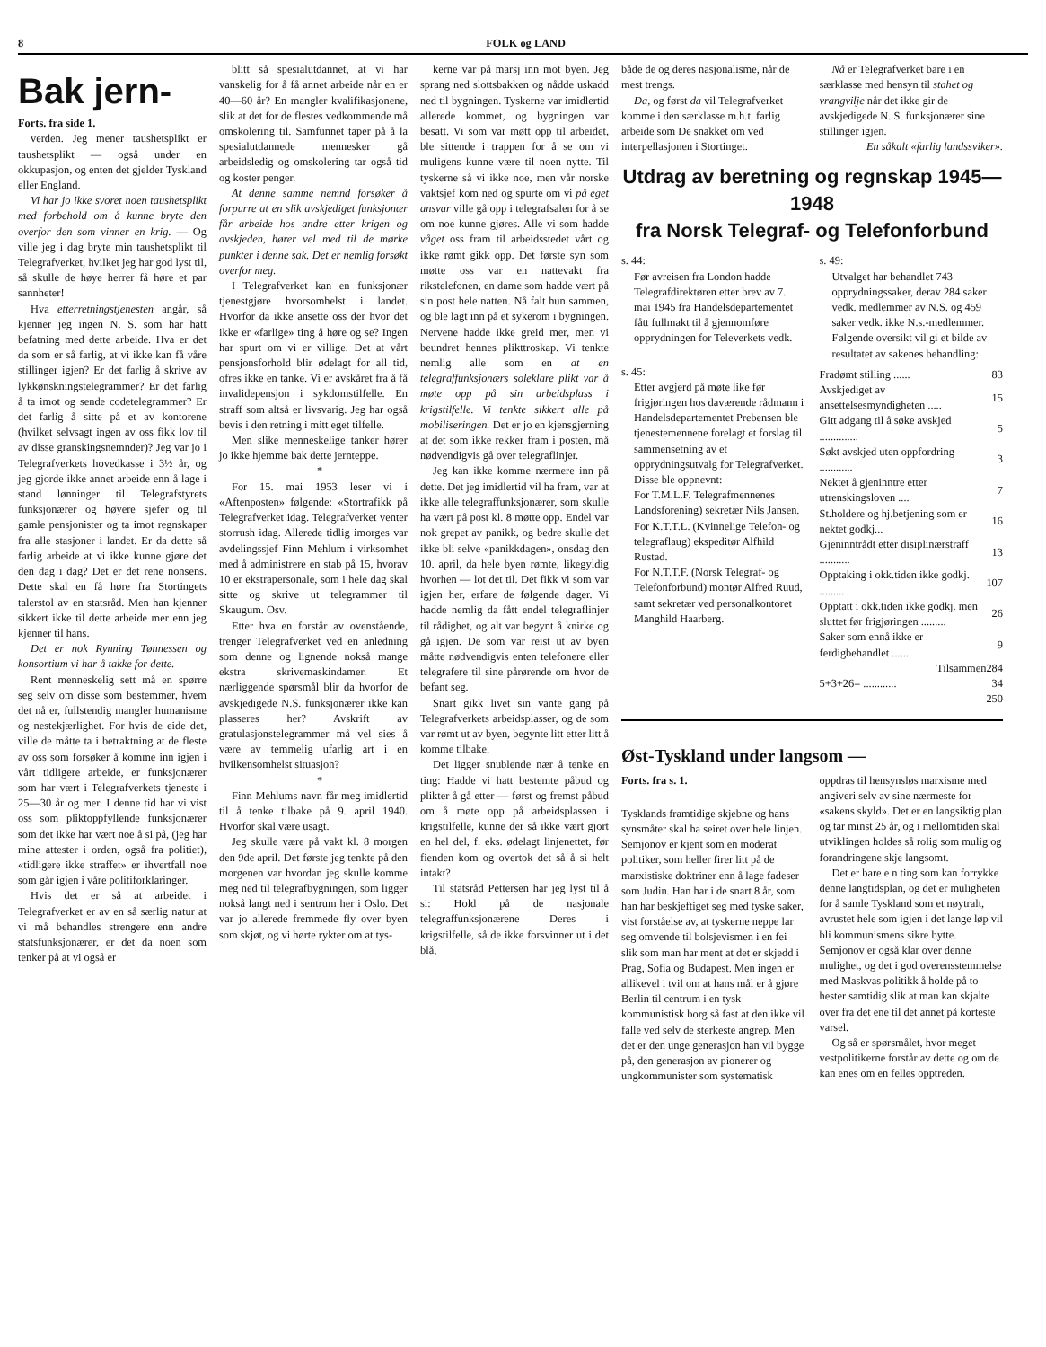8 FOLK og LAND
Bak jern-
Forts. fra side 1.
verden. Jeg mener taushetsplikt er taushetsplikt — også under en okkupasjon, og enten det gjelder Tyskland eller England.
Vi har jo ikke svoret noen taushetsplikt med forbehold om å kunne bryte den overfor den som vinner en krig. — Og ville jeg i dag bryte min taushetsplikt til Telegrafverket, hvilket jeg har god lyst til, så skulle de høye herrer få høre et par sannheter!
Hva etterretningstjenesten angår, så kjenner jeg ingen N. S. som har hatt befatning med dette arbeide. Hva er det da som er så farlig, at vi ikke kan få våre stillinger igjen? Er det farlig å skrive av lykkønskningstelegrammer? Er det farlig å ta imot og sende codetelegrammer? Er det farlig å sitte på et av kontorene (hvilket selvsagt ingen av oss fikk lov til av disse granskingsnemnder)? Jeg var jo i Telegrafverkets hovedkasse i 3½ år, og jeg gjorde ikke annet arbeide enn å lage i stand lønninger til Telegrafstyrets funksjonærer og høyere sjefer og til gamle pensjonister og ta imot regnskaper fra alle stasjoner i landet. Er da dette så farlig arbeide at vi ikke kunne gjøre det den dag i dag? Det er det rene nonsens. Dette skal en få høre fra Stortingets talerstol av en statsråd. Men han kjenner sikkert ikke til dette arbeide mer enn jeg kjenner til hans.
Det er nok Rynning Tønnessen og konsortium vi har å takke for dette.
Rent menneskelig sett må en spørre seg selv om disse som bestemmer, hvem det nå er, fullstendig mangler humanisme og nestekjærlighet. For hvis de eide det, ville de måtte ta i betraktning at de fleste av oss som forsøker å komme inn igjen i vårt tidligere arbeide, er funksjonærer som har vært i Telegrafverkets tjeneste i 25—30 år og mer. I denne tid har vi vist oss som pliktoppfyllende funksjonærer som det ikke har vært noe å si på, (jeg har mine attester i orden, også fra politiet), «tidligere ikke straffet» er ihvertfall noe som går igjen i våre politiforklaringer.
Hvis det er så at arbeidet i Telegrafverket er av en så særlig natur at vi må behandles strengere enn andre statsfunksjonærer, er det da noen som tenker på at vi også er
blitt så spesialutdannet, at vi har vanskelig for å få annet arbeide når en er 40—60 år? En mangler kvalifikasjonene, slik at det for de flestes vedkommende må omskolering til. Samfunnet taper på å la spesialutdannede mennesker gå arbeidsledig og omskolering tar også tid og koster penger.
At denne samme nemnd forsøker å forpurre at en slik avskjediget funksjonær får arbeide hos andre etter krigen og avskjeden, hører vel med til de mørke punkter i denne sak. Det er nemlig forsøkt overfor meg.
I Telegrafverket kan en funksjonær tjenestgjøre hvorsomhelst i landet. Hvorfor da ikke ansette oss der hvor det ikke er «farlige» ting å høre og se? Ingen har spurt om vi er villige. Det at vårt pensjonsforhold blir ødelagt for all tid, ofres ikke en tanke. Vi er avskåret fra å få invalidepensjon i sykdomstilfelle. En straff som altså er livsvarig. Jeg har også bevis i den retning i mitt eget tilfelle.
Men slike menneskelige tanker hører jo ikke hjemme bak dette jernteppe.
*
For 15. mai 1953 leser vi i «Aftenposten» følgende: «Stortrafikk på Telegrafverket idag. Telegrafverket venter storrush idag. Allerede tidlig imorges var avdelingssjef Finn Mehlum i virksomhet med å administrere en stab på 15, hvorav 10 er ekstrapersonale, som i hele dag skal sitte og skrive ut telegrammer til Skaugum. Osv.
Etter hva en forstår av ovenstående, trenger Telegrafverket ved en anledning som denne og lignende nokså mange ekstra skrivemaskindamer. Et nærliggende spørsmål blir da hvorfor de avskjedigede N.S. funksjonærer ikke kan plasseres her? Avskrift av gratulasjonstelegrammer må vel sies å være av temmelig ufarlig art i en hvilkensomhelst situasjon?
*
Finn Mehlums navn får meg imidlertid til å tenke tilbake på 9. april 1940. Hvorfor skal være usagt.
Jeg skulle være på vakt kl. 8 morgen den 9de april. Det første jeg tenkte på den morgenen var hvordan jeg skulle komme meg ned til telegrafbygningen, som ligger nokså langt ned i sentrum her i Oslo. Det var jo allerede fremmede fly over byen som skjøt, og vi hørte rykter om at tys-
kerne var på marsj inn mot byen. Jeg sprang ned slottsbakken og nådde uskadd ned til bygningen. Tyskerne var imidlertid allerede kommet, og bygningen var besatt. Vi som var møtt opp til arbeidet, ble sittende i trappen for å se om vi muligens kunne være til noen nytte. Til tyskerne så vi ikke noe, men vår norske vaktsjef kom ned og spurte om vi på eget ansvar ville gå opp i telegrafsalen for å se om noe kunne gjøres. Alle vi som hadde våget oss fram til arbeidsstedet vårt og ikke rømt gikk opp. Det første syn som møtte oss var en nattevakt fra rikstelefonen, en dame som hadde vært på sin post hele natten. Nå falt hun sammen, og ble lagt inn på et sykerom i bygningen. Nervene hadde ikke greid mer, men vi beundret hennes plikttroskap. Vi tenkte nemlig alle som en at en telegraffunksjonærs soleklare plikt var å møte opp på sin arbeidsplass i krigstilfelle. Vi tenkte sikkert alle på mobiliseringen. Det er jo en kjensgjerning at det som ikke rekker fram i posten, må nødvendigvis gå over telegraflinjer.
Jeg kan ikke komme nærmere inn på dette. Det jeg imidlertid vil ha fram, var at ikke alle telegraffunksjonærer, som skulle ha vært på post kl. 8 møtte opp. Endel var nok grepet av panikk, og bedre skulle det ikke bli selve «panikkdagen», onsdag den 10. april, da hele byen rømte, likegyldig hvorhen — lot det til. Det fikk vi som var igjen her, erfare de følgende dager. Vi hadde nemlig da fått endel telegraflinjer til rådighet, og alt var begynt å knirke og gå igjen. De som var reist ut av byen måtte nødvendigvis enten telefonere eller telegrafere til sine pårørende om hvor de befant seg.
Snart gikk livet sin vante gang på Telegrafverkets arbeidsplasser, og de som var rømt ut av byen, begynte litt etter litt å komme tilbake.
Det ligger snublende nær å tenke en ting: Hadde vi hatt bestemte påbud og plikter å gå etter — først og fremst påbud om å møte opp på arbeidsplassen i krigstilfelle, kunne der så ikke vært gjort en hel del, f. eks. ødelagt linjenettet, før fienden kom og overtok det så å si helt intakt?
Til statsråd Pettersen har jeg lyst til å si: Hold på de nasjonale telegraffunksjonærene Deres i krigstilfelle, så de ikke forsvinner ut i det blå,
både de og deres nasjonalisme, når de mest trengs.
Da, og først da vil Telegrafverket komme i den særklasse m.h.t. farlig arbeide som De snakket om ved interpellasjonen i Stortinget.
Nå er Telegrafverket bare i en særklasse med hensyn til stahet og vrangvilje når det ikke gir de avskjedigede N. S. funksjonærer sine stillinger igjen.
En såkalt «farlig landssviker».
Utdrag av beretning og regnskap 1945—1948
fra Norsk Telegraf- og Telefonforbund
s. 44:
Før avreisen fra London hadde Telegrafdirektøren etter brev av 7. mai 1945 fra Handelsdepartementet fått fullmakt til å gjennomføre opprydningen for Televerkets vedk.
s. 45:
Etter avgjerd på møte like før frigjøringen hos daværende rådmann i Handelsdepartementet Prebensen ble tjenestemennene forelagt et forslag til sammensetning av et opprydningsutvalg for Telegrafverket. Disse ble oppnevnt:
For T.M.L.F. Telegrafmennenes Landsforening) sekretær Nils Jansen.
For K.T.T.L. (Kvinnelige Telefon- og telegraflaug) ekspeditør Alfhild Rustad.
For N.T.T.F. (Norsk Telegraf- og Telefonforbund) montør Alfred Ruud, samt sekretær ved personalkontoret Manghild Haarberg.
s. 49:
Utvalget har behandlet 743 opprydningssaker, derav 284 saker vedk. medlemmer av N.S. og 459 saker vedk. ikke N.s.-medlemmer. Følgende oversikt vil gi et bilde av resultatet av sakenes behandling:
| Fradømt stilling ...... | 83 |
| Avskjediget av ansettelsesmyndigheten ..... | 15 |
| Gitt adgang til å søke avskjed .............. | 5 |
| Søkt avskjed uten oppfordring ............ | 3 |
| Nektet å gjeninntre etter utrenskingsloven .... | 7 |
| St.holdere og hj.betjening som er nektet godkj... | 16 |
| Gjeninntrådt etter disiplinærstraff ........... | 13 |
| Opptaking i okk.tiden ikke godkj. ......... | 107 |
| Opptatt i okk.tiden ikke godkj. men sluttet før frigjøringen ......... | 26 |
| Saker som ennå ikke er ferdigbehandlet ...... | 9 |
| Tilsammen | 284 |
| 5+3+26= ............ | 34 |
| | 250 |
Øst-Tyskland under langsom —
Forts. fra s. 1.
Tysklands framtidige skjebne og hans synsmåter skal ha seiret over hele linjen. Semjonov er kjent som en moderat politiker, som heller firer litt på de marxistiske doktriner enn å lage fadeser som Judin. Han har i de snart 8 år, som han har beskjeftiget seg med tyske saker, vist forståelse av, at tyskerne neppe lar seg omvende til bolsjevismen i en fei slik som man har ment at det er skjedd i Prag, Sofia og Budapest. Men ingen er allikevel i tvil om at hans mål er å gjøre Berlin til centrum i en tysk kommunistisk borg så fast at den ikke vil falle ved selv de sterkeste angrep. Men det er den unge generasjon han vil bygge på, den generasjon av pionerer og ungkommunister som systematisk
oppdras til hensynsløs marxisme med angiveri selv av sine nærmeste for «sakens skyld». Det er en langsiktig plan og tar minst 25 år, og i mellomtiden skal utviklingen holdes så rolig som mulig og forandringene skje langsomt.
Det er bare e n ting som kan forrykke denne langtidsplan, og det er muligheten for å samle Tyskland som et nøytralt, avrustet hele som igjen i det lange løp vil bli kommunismens sikre bytte. Semjonov er også klar over denne mulighet, og det i god overensstemmelse med Maskvas politikk å holde på to hester samtidig slik at man kan skjalte over fra det ene til det annet på korteste varsel.
Og så er spørsmålet, hvor meget vestpolitikerne forstår av dette og om de kan enes om en felles opptreden.